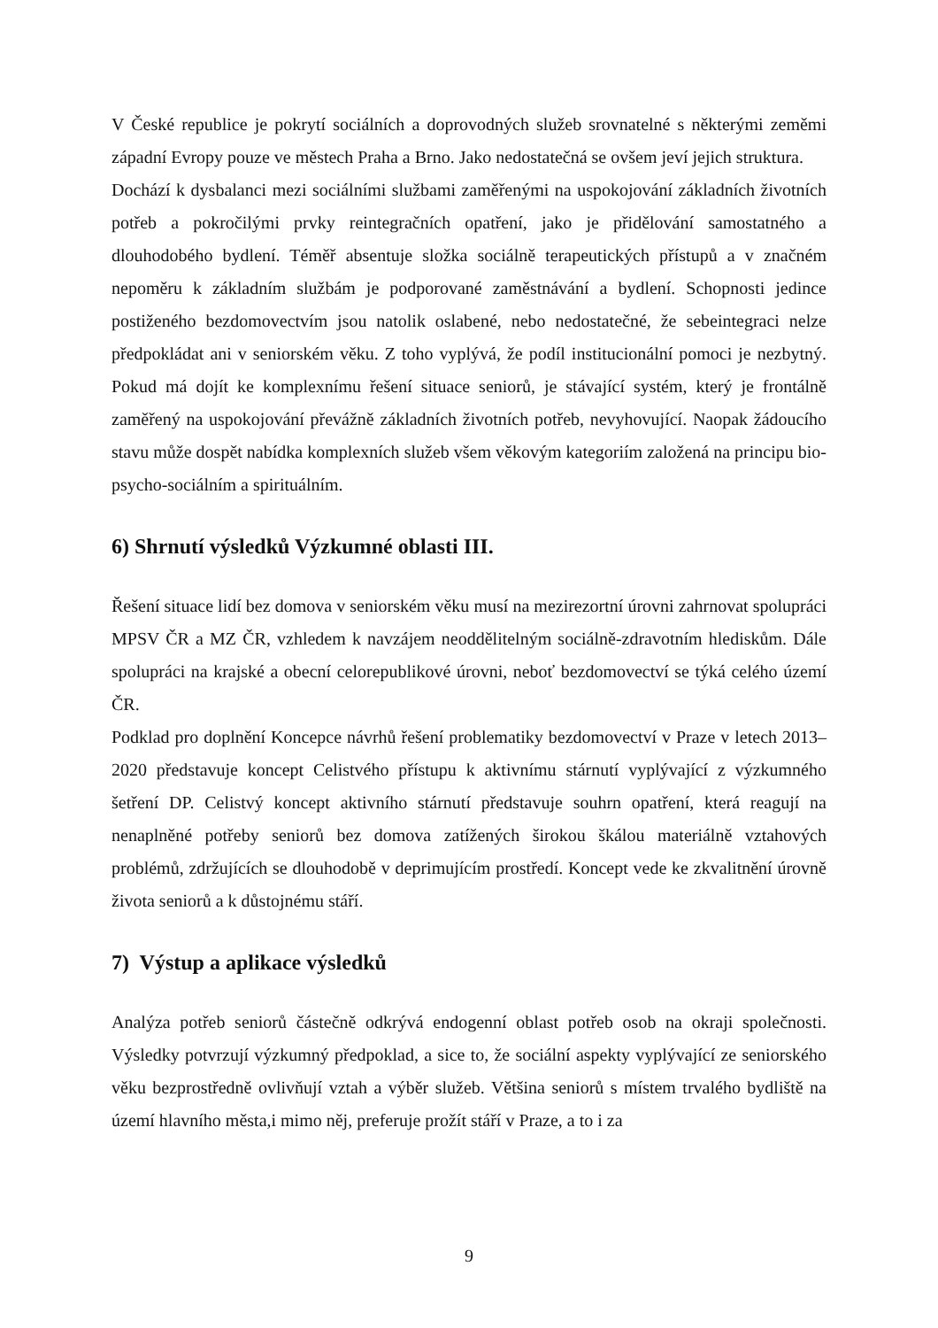V České republice je pokrytí sociálních a doprovodných služeb srovnatelné s některými zeměmi západní Evropy pouze ve městech Praha a Brno. Jako nedostatečná se ovšem jeví jejich struktura.
Dochází k dysbalanci mezi sociálními službami zaměřenými na uspokojování základních životních potřeb a pokročilými prvky reintegračních opatření, jako je přidělování samostatného a dlouhodobého bydlení. Téměř absentuje složka sociálně terapeutických přístupů a v značném nepoměru k základním službám je podporované zaměstnávání a bydlení. Schopnosti jedince postiženého bezdomovectvím jsou natolik oslabené, nebo nedostatečné, že sebeintegraci nelze předpokládat ani v seniorském věku. Z toho vyplývá, že podíl institucionální pomoci je nezbytný. Pokud má dojít ke komplexnímu řešení situace seniorů, je stávající systém, který je frontálně zaměřený na uspokojování převážně základních životních potřeb, nevyhovující. Naopak žádoucího stavu může dospět nabídka komplexních služeb všem věkovým kategoriím založená na principu bio-psycho-sociálním a spirituálním.
6) Shrnutí výsledků Výzkumné oblasti III.
Řešení situace lidí bez domova v seniorském věku musí na mezirezortní úrovni zahrnovat spolupráci MPSV ČR a MZ ČR, vzhledem k navzájem neoddělitelným sociálně-zdravotním hlediskům. Dále spolupráci na krajské a obecní celorepublikové úrovni, neboť bezdomovectví se týká celého území ČR.
Podklad pro doplnění Koncepce návrhů řešení problematiky bezdomovectví v Praze v letech 2013–2020 představuje koncept Celistvého přístupu k aktivnímu stárnutí vyplývající z výzkumného šetření DP. Celistvý koncept aktivního stárnutí představuje souhrn opatření, která reagují na nenaplněné potřeby seniorů bez domova zatížených širokou škálou materiálně vztahových problémů, zdržujících se dlouhodobě v deprimujícím prostředí. Koncept vede ke zkvalitnění úrovně života seniorů a k důstojnému stáří.
7) Výstup a aplikace výsledků
Analýza potřeb seniorů částečně odkrývá endogenní oblast potřeb osob na okraji společnosti. Výsledky potvrzují výzkumný předpoklad, a sice to, že sociální aspekty vyplývající ze seniorského věku bezprostředně ovlivňují vztah a výběr služeb. Většina seniorů s místem trvalého bydliště na území hlavního města,i mimo něj, preferuje prožít stáří v Praze, a to i za
9